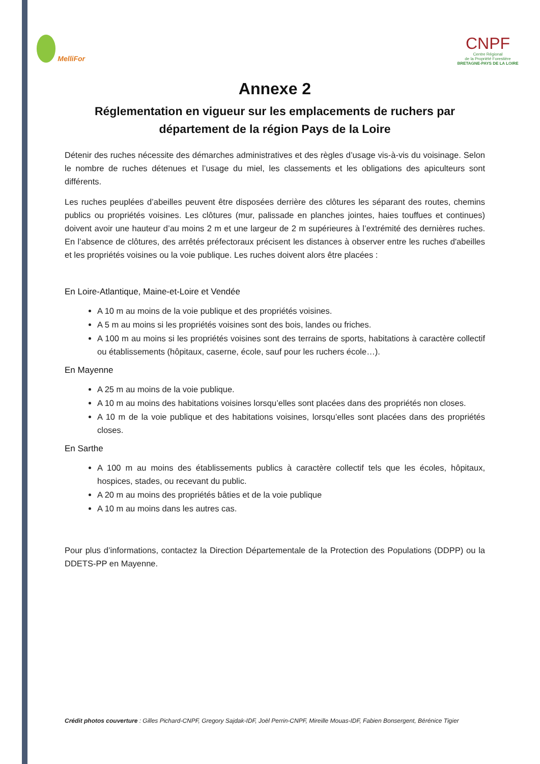MelliFor
CNPF
Centre Régional
de la Propriété Forestière
BRETAGNE-PAYS DE LA LOIRE
Annexe 2
Réglementation en vigueur sur les emplacements de ruchers par département de la région Pays de la Loire
Détenir des ruches nécessite des démarches administratives et des règles d’usage vis-à-vis du voisinage. Selon le nombre de ruches détenues et l’usage du miel, les classements et les obligations des apiculteurs sont différents.
Les ruches peuplées d’abeilles peuvent être disposées derrière des clôtures les séparant des routes, chemins publics ou propriétés voisines. Les clôtures (mur, palissade en planches jointes, haies touffues et continues) doivent avoir une hauteur d’au moins 2 m et une largeur de 2 m supérieures à l’extrémité des dernières ruches. En l’absence de clôtures, des arrêtés préfectoraux précisent les distances à observer entre les ruches d'abeilles et les propriétés voisines ou la voie publique. Les ruches doivent alors être placées :
En Loire-Atlantique, Maine-et-Loire et Vendée
A 10 m au moins de la voie publique et des propriétés voisines.
A 5 m au moins si les propriétés voisines sont des bois, landes ou friches.
A 100 m au moins si les propriétés voisines sont des terrains de sports, habitations à caractère collectif ou établissements (hôpitaux, caserne, école, sauf pour les ruchers école…).
En Mayenne
A 25 m au moins de la voie publique.
A 10 m au moins des habitations voisines lorsqu’elles sont placées dans des propriétés non closes.
A 10 m de la voie publique et des habitations voisines, lorsqu’elles sont placées dans des propriétés closes.
En Sarthe
A 100 m au moins des établissements publics à caractère collectif tels que les écoles, hôpitaux, hospices, stades, ou recevant du public.
A 20 m au moins des propriétés bâties et de la voie publique
A 10 m au moins dans les autres cas.
Pour plus d’informations, contactez la Direction Départementale de la Protection des Populations (DDPP) ou la DDETS-PP en Mayenne.
Crédit photos couverture : Gilles Pichard-CNPF, Gregory Sajdak-IDF, Joël Perrin-CNPF, Mireille Mouas-IDF, Fabien Bonsergent, Bérénice Tigier